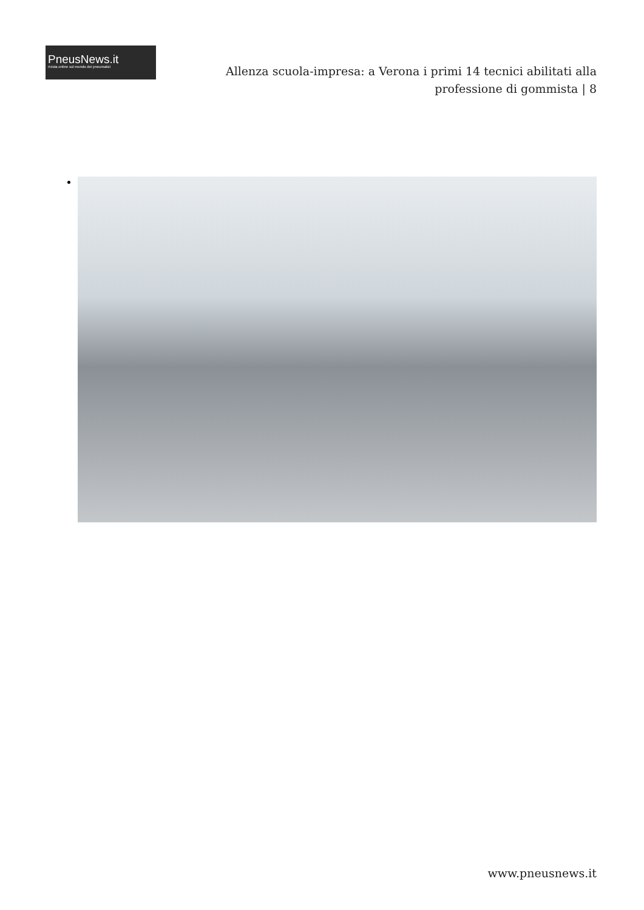PneusNews.it
rivista online sul mondo dei pneumatici
Allenza scuola-impresa: a Verona i primi 14 tecnici abilitati alla professione di gommista | 8
www.pneusnews.it